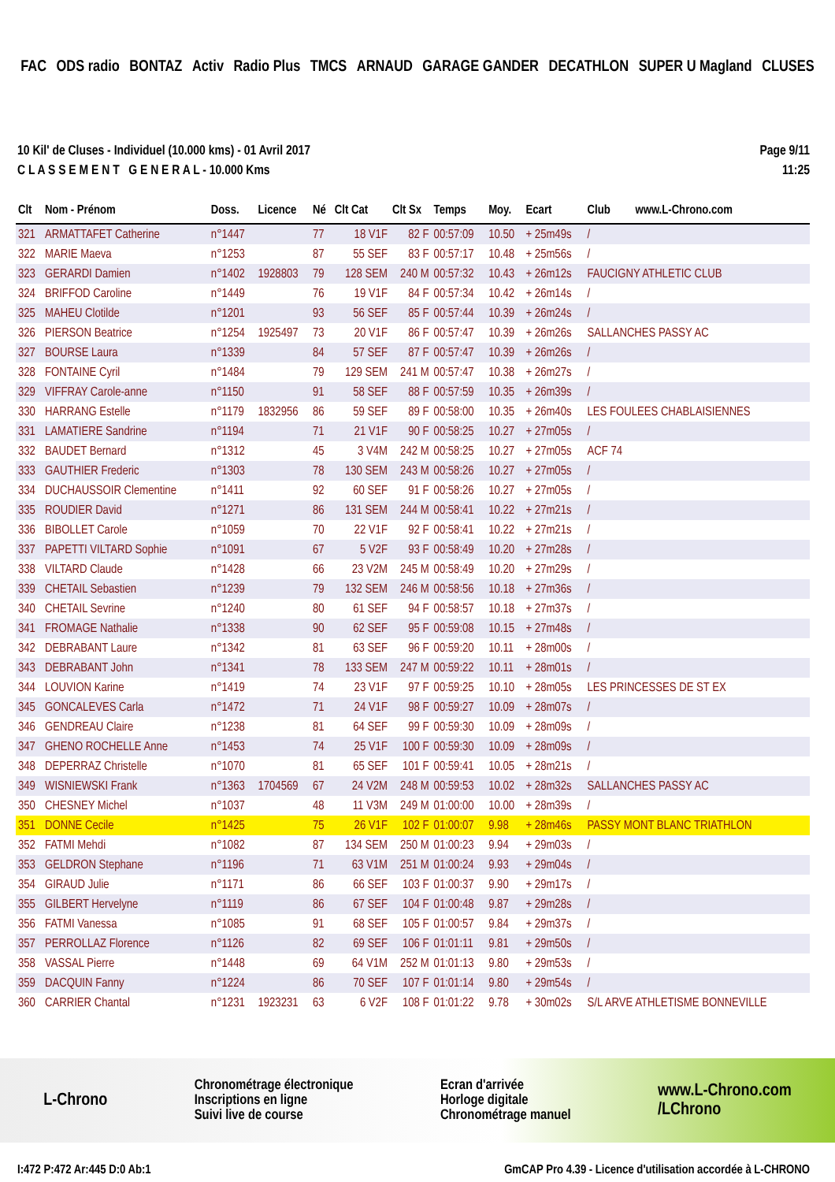FAC ODS radio BONTAZ Activ Radio Plus TMCS ARNAUD GARAGE GANDER DECATHLON SUPER U Magland CLUSES
10 Kil' de Cluses - Individuel (10.000 kms) - 01 Avril 2017
C L A S S E M E N T G E N E R A L - 10.000 Kms
Page 9/11
11:25
| Clt | Nom - Prénom | Doss. | Licence | Né | Clt Cat | Clt Sx | Temps | Moy. | Ecart | Club | www.L-Chrono.com |
| --- | --- | --- | --- | --- | --- | --- | --- | --- | --- | --- | --- |
| 321 | ARMATTAFET Catherine | n°1447 | | 77 | 18 V1F | 82 F | 00:57:09 | 10.50 | + 25m49s | / | |
| 322 | MARIE Maeva | n°1253 | | 87 | 55 SEF | 83 F | 00:57:17 | 10.48 | + 25m56s | / | |
| 323 | GERARDI Damien | n°1402 | 1928803 | 79 | 128 SEM | 240 M | 00:57:32 | 10.43 | + 26m12s | FAUCIGNY ATHLETIC CLUB | |
| 324 | BRIFFOD Caroline | n°1449 | | 76 | 19 V1F | 84 F | 00:57:34 | 10.42 | + 26m14s | / | |
| 325 | MAHEU Clotilde | n°1201 | | 93 | 56 SEF | 85 F | 00:57:44 | 10.39 | + 26m24s | / | |
| 326 | PIERSON Beatrice | n°1254 | 1925497 | 73 | 20 V1F | 86 F | 00:57:47 | 10.39 | + 26m26s | SALLANCHES PASSY AC | |
| 327 | BOURSE Laura | n°1339 | | 84 | 57 SEF | 87 F | 00:57:47 | 10.39 | + 26m26s | / | |
| 328 | FONTAINE Cyril | n°1484 | | 79 | 129 SEM | 241 M | 00:57:47 | 10.38 | + 26m27s | / | |
| 329 | VIFFRAY Carole-anne | n°1150 | | 91 | 58 SEF | 88 F | 00:57:59 | 10.35 | + 26m39s | / | |
| 330 | HARRANG Estelle | n°1179 | 1832956 | 86 | 59 SEF | 89 F | 00:58:00 | 10.35 | + 26m40s | LES FOULEES CHABLAISIENNES | |
| 331 | LAMATIERE Sandrine | n°1194 | | 71 | 21 V1F | 90 F | 00:58:25 | 10.27 | + 27m05s | / | |
| 332 | BAUDET Bernard | n°1312 | | 45 | 3 V4M | 242 M | 00:58:25 | 10.27 | + 27m05s | ACF 74 | |
| 333 | GAUTHIER Frederic | n°1303 | | 78 | 130 SEM | 243 M | 00:58:26 | 10.27 | + 27m05s | / | |
| 334 | DUCHAUSSOIR Clementine | n°1411 | | 92 | 60 SEF | 91 F | 00:58:26 | 10.27 | + 27m05s | / | |
| 335 | ROUDIER David | n°1271 | | 86 | 131 SEM | 244 M | 00:58:41 | 10.22 | + 27m21s | / | |
| 336 | BIBOLLET Carole | n°1059 | | 70 | 22 V1F | 92 F | 00:58:41 | 10.22 | + 27m21s | / | |
| 337 | PAPETTI VILTARD Sophie | n°1091 | | 67 | 5 V2F | 93 F | 00:58:49 | 10.20 | + 27m28s | / | |
| 338 | VILTARD Claude | n°1428 | | 66 | 23 V2M | 245 M | 00:58:49 | 10.20 | + 27m29s | / | |
| 339 | CHETAIL Sebastien | n°1239 | | 79 | 132 SEM | 246 M | 00:58:56 | 10.18 | + 27m36s | / | |
| 340 | CHETAIL Sevrine | n°1240 | | 80 | 61 SEF | 94 F | 00:58:57 | 10.18 | + 27m37s | / | |
| 341 | FROMAGE Nathalie | n°1338 | | 90 | 62 SEF | 95 F | 00:59:08 | 10.15 | + 27m48s | / | |
| 342 | DEBRABANT Laure | n°1342 | | 81 | 63 SEF | 96 F | 00:59:20 | 10.11 | + 28m00s | / | |
| 343 | DEBRABANT John | n°1341 | | 78 | 133 SEM | 247 M | 00:59:22 | 10.11 | + 28m01s | / | |
| 344 | LOUVION Karine | n°1419 | | 74 | 23 V1F | 97 F | 00:59:25 | 10.10 | + 28m05s | LES PRINCESSES DE ST EX | |
| 345 | GONCALEVES Carla | n°1472 | | 71 | 24 V1F | 98 F | 00:59:27 | 10.09 | + 28m07s | / | |
| 346 | GENDREAU Claire | n°1238 | | 81 | 64 SEF | 99 F | 00:59:30 | 10.09 | + 28m09s | / | |
| 347 | GHENO ROCHELLE Anne | n°1453 | | 74 | 25 V1F | 100 F | 00:59:30 | 10.09 | + 28m09s | / | |
| 348 | DEPERRAZ Christelle | n°1070 | | 81 | 65 SEF | 101 F | 00:59:41 | 10.05 | + 28m21s | / | |
| 349 | WISNIEWSKI Frank | n°1363 | 1704569 | 67 | 24 V2M | 248 M | 00:59:53 | 10.02 | + 28m32s | SALLANCHES PASSY AC | |
| 350 | CHESNEY Michel | n°1037 | | 48 | 11 V3M | 249 M | 01:00:00 | 10.00 | + 28m39s | / | |
| 351 | DONNE Cecile | n°1425 | | 75 | 26 V1F | 102 F | 01:00:07 | 9.98 | + 28m46s | PASSY MONT BLANC TRIATHLON | |
| 352 | FATMI Mehdi | n°1082 | | 87 | 134 SEM | 250 M | 01:00:23 | 9.94 | + 29m03s | / | |
| 353 | GELDRON Stephane | n°1196 | | 71 | 63 V1M | 251 M | 01:00:24 | 9.93 | + 29m04s | / | |
| 354 | GIRAUD Julie | n°1171 | | 86 | 66 SEF | 103 F | 01:00:37 | 9.90 | + 29m17s | / | |
| 355 | GILBERT Hervelyne | n°1119 | | 86 | 67 SEF | 104 F | 01:00:48 | 9.87 | + 29m28s | / | |
| 356 | FATMI Vanessa | n°1085 | | 91 | 68 SEF | 105 F | 01:00:57 | 9.84 | + 29m37s | / | |
| 357 | PERROLLAZ Florence | n°1126 | | 82 | 69 SEF | 106 F | 01:01:11 | 9.81 | + 29m50s | / | |
| 358 | VASSAL Pierre | n°1448 | | 69 | 64 V1M | 252 M | 01:01:13 | 9.80 | + 29m53s | / | |
| 359 | DACQUIN Fanny | n°1224 | | 86 | 70 SEF | 107 F | 01:01:14 | 9.80 | + 29m54s | / | |
| 360 | CARRIER Chantal | n°1231 | 1923231 | 63 | 6 V2F | 108 F | 01:01:22 | 9.78 | + 30m02s | S/L ARVE ATHLETISME BONNEVILLE | |
L-Chrono Chronométrage électronique
Inscriptions en ligne
Suivi live de course Ecran d'arrivée
Horloge digitale
Chronométrage manuel www.L-Chrono.com
/LChrono
I:472 P:472 Ar:445 D:0 Ab:1 GmCAP Pro 4.39 - Licence d'utilisation accordée à L-CHRONO